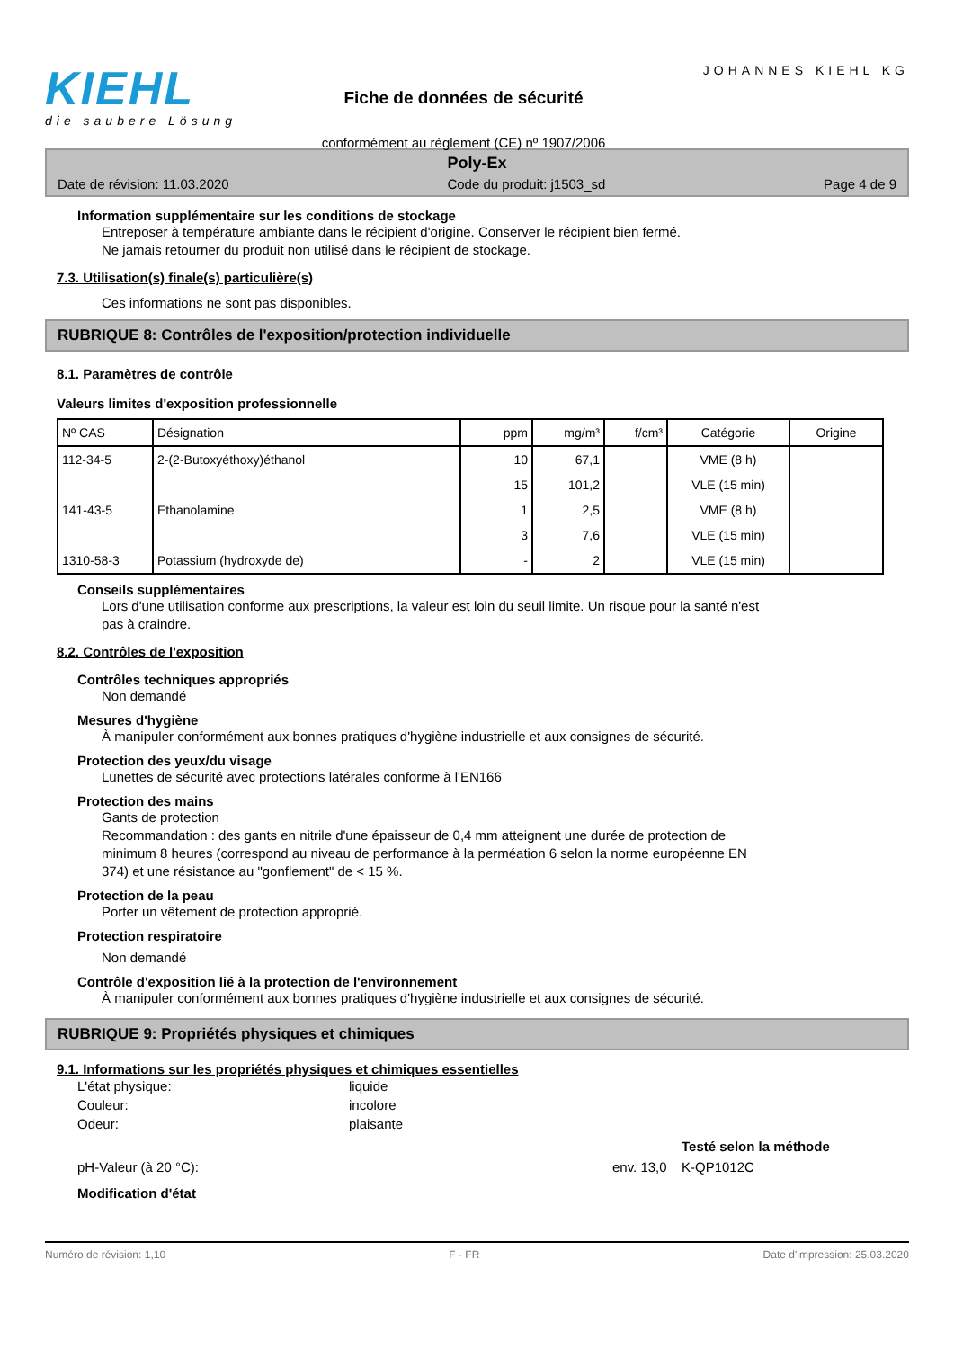KIEHL
die saubere Lösung
Fiche de données de sécurité
conformément au règlement (CE) nº 1907/2006
JOHANNES KIEHL KG
Poly-Ex
Date de révision: 11.03.2020 Code du produit: j1503_sd Page 4 de 9
Information supplémentaire sur les conditions de stockage
Entreposer à température ambiante dans le récipient d'origine. Conserver le récipient bien fermé.
Ne jamais retourner du produit non utilisé dans le récipient de stockage.
7.3. Utilisation(s) finale(s) particulière(s)
Ces informations ne sont pas disponibles.
RUBRIQUE 8: Contrôles de l'exposition/protection individuelle
8.1. Paramètres de contrôle
Valeurs limites d'exposition professionnelle
| Nº CAS | Désignation | ppm | mg/m³ | f/cm³ | Catégorie | Origine |
| --- | --- | --- | --- | --- | --- | --- |
| 112-34-5 | 2-(2-Butoxyéthoxy)éthanol | 10 | 67,1 | | VME (8 h) | |
| | | 15 | 101,2 | | VLE (15 min) | |
| 141-43-5 | Ethanolamine | 1 | 2,5 | | VME (8 h) | |
| | | 3 | 7,6 | | VLE (15 min) | |
| 1310-58-3 | Potassium (hydroxyde de) | - | 2 | | VLE (15 min) | |
Conseils supplémentaires
Lors d'une utilisation conforme aux prescriptions, la valeur est loin du seuil limite. Un risque pour la santé n'est
pas à craindre.
8.2. Contrôles de l'exposition
Contrôles techniques appropriés
Non demandé
Mesures d'hygiène
À manipuler conformément aux bonnes pratiques d'hygiène industrielle et aux consignes de sécurité.
Protection des yeux/du visage
Lunettes de sécurité avec protections latérales conforme à l'EN166
Protection des mains
Gants de protection
Recommandation : des gants en nitrile d'une épaisseur de 0,4 mm atteignent une durée de protection de
minimum 8 heures (correspond au niveau de performance à la perméation 6 selon la norme européenne EN
374) et une résistance au "gonflement" de < 15 %.
Protection de la peau
Porter un vêtement de protection approprié.
Protection respiratoire
Non demandé
Contrôle d'exposition lié à la protection de l'environnement
À manipuler conformément aux bonnes pratiques d'hygiène industrielle et aux consignes de sécurité.
RUBRIQUE 9: Propriétés physiques et chimiques
9.1. Informations sur les propriétés physiques et chimiques essentielles
L'état physique: liquide
Couleur: incolore
Odeur: plaisante
Testé selon la méthode
pH-Valeur (à 20 °C): env. 13,0 K-QP1012C
Modification d'état
Numéro de révision: 1,10 F - FR Date d'impression: 25.03.2020